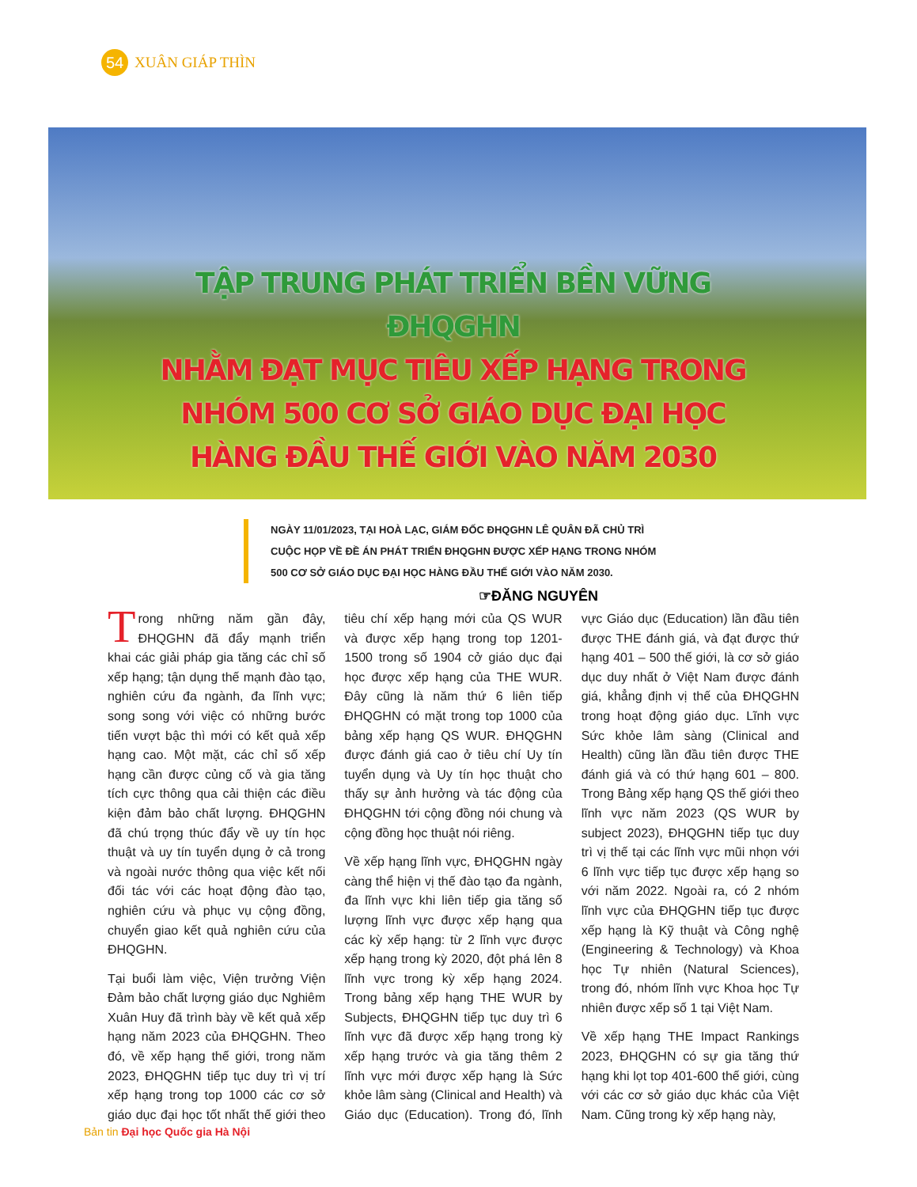54
XUÂN GIÁP THÌN
TẬP TRUNG PHÁT TRIỂN BỀN VỮNG ĐHQGHN
NHẰM ĐẠT MỤC TIÊU XẾP HẠNG TRONG
NHÓM 500 CƠ SỞ GIÁO DỤC ĐẠI HỌC
HÀNG ĐẦU THẾ GIỚI VÀO NĂM 2030
NGÀY 11/01/2023, TẠI HOÀ LẠC, GIÁM ĐỐC ĐHQGHN LÊ QUÂN ĐÃ CHỦ TRÌ CUỘC HỌP VỀ ĐỀ ÁN PHÁT TRIỂN ĐHQGHN ĐƯỢC XẾP HẠNG TRONG NHÓM 500 CƠ SỞ GIÁO DỤC ĐẠI HỌC HÀNG ĐẦU THẾ GIỚI VÀO NĂM 2030.
☞ĐĂNG NGUYÊN
Trong những năm gần đây, ĐHQGHN đã đẩy mạnh triển khai các giải pháp gia tăng các chỉ số xếp hạng; tận dụng thế mạnh đào tạo, nghiên cứu đa ngành, đa lĩnh vực; song song với việc có những bước tiến vượt bậc thì mới có kết quả xếp hạng cao. Một mặt, các chỉ số xếp hạng cần được củng cố và gia tăng tích cực thông qua cải thiện các điều kiện đảm bảo chất lượng. ĐHQGHN đã chú trọng thúc đẩy về uy tín học thuật và uy tín tuyển dụng ở cả trong và ngoài nước thông qua việc kết nối đối tác với các hoạt động đào tạo, nghiên cứu và phục vụ cộng đồng, chuyển giao kết quả nghiên cứu của ĐHQGHN.
Tại buổi làm việc, Viện trưởng Viện Đảm bảo chất lượng giáo dục Nghiêm Xuân Huy đã trình bày về kết quả xếp hạng năm 2023 của ĐHQGHN. Theo đó, về xếp hạng thế giới, trong năm 2023, ĐHQGHN tiếp tục duy trì vị trí xếp hạng trong top 1000 các cơ sở giáo dục đại học tốt nhất thế giới theo tiêu chí xếp hạng mới của QS WUR và được xếp hạng trong top 1201-1500 trong số 1904 cở giáo dục đại học được xếp hạng của THE WUR. Đây cũng là năm thứ 6 liên tiếp ĐHQGHN có mặt trong top 1000 của bảng xếp hạng QS WUR. ĐHQGHN được đánh giá cao ở tiêu chí Uy tín tuyển dụng và Uy tín học thuật cho thấy sự ảnh hưởng và tác động của ĐHQGHN tới cộng đồng nói chung và cộng đồng học thuật nói riêng.
Về xếp hạng lĩnh vực, ĐHQGHN ngày càng thể hiện vị thế đào tạo đa ngành, đa lĩnh vực khi liên tiếp gia tăng số lượng lĩnh vực được xếp hạng qua các kỳ xếp hạng: từ 2 lĩnh vực được xếp hạng trong kỳ 2020, đột phá lên 8 lĩnh vực trong kỳ xếp hạng 2024. Trong bảng xếp hạng THE WUR by Subjects, ĐHQGHN tiếp tục duy trì 6 lĩnh vực đã được xếp hạng trong kỳ xếp hạng trước và gia tăng thêm 2 lĩnh vực mới được xếp hạng là Sức khỏe lâm sàng (Clinical and Health) và Giáo dục (Education). Trong đó, lĩnh vực Giáo dục (Education) lần đầu tiên được THE đánh giá, và đạt được thứ hạng 401 – 500 thế giới, là cơ sở giáo dục duy nhất ở Việt Nam được đánh giá, khẳng định vị thế của ĐHQGHN trong hoạt động giáo dục. Lĩnh vực Sức khỏe lâm sàng (Clinical and Health) cũng lần đầu tiên được THE đánh giá và có thứ hạng 601 – 800. Trong Bảng xếp hạng QS thế giới theo lĩnh vực năm 2023 (QS WUR by subject 2023), ĐHQGHN tiếp tục duy trì vị thế tại các lĩnh vực mũi nhọn với 6 lĩnh vực tiếp tục được xếp hạng so với năm 2022. Ngoài ra, có 2 nhóm lĩnh vực của ĐHQGHN tiếp tục được xếp hạng là Kỹ thuật và Công nghệ (Engineering & Technology) và Khoa học Tự nhiên (Natural Sciences), trong đó, nhóm lĩnh vực Khoa học Tự nhiên được xếp số 1 tại Việt Nam.
Về xếp hạng THE Impact Rankings 2023, ĐHQGHN có sự gia tăng thứ hạng khi lọt top 401-600 thế giới, cùng với các cơ sở giáo dục khác của Việt Nam. Cũng trong kỳ xếp hạng này,
Bản tin Đại học Quốc gia Hà Nội